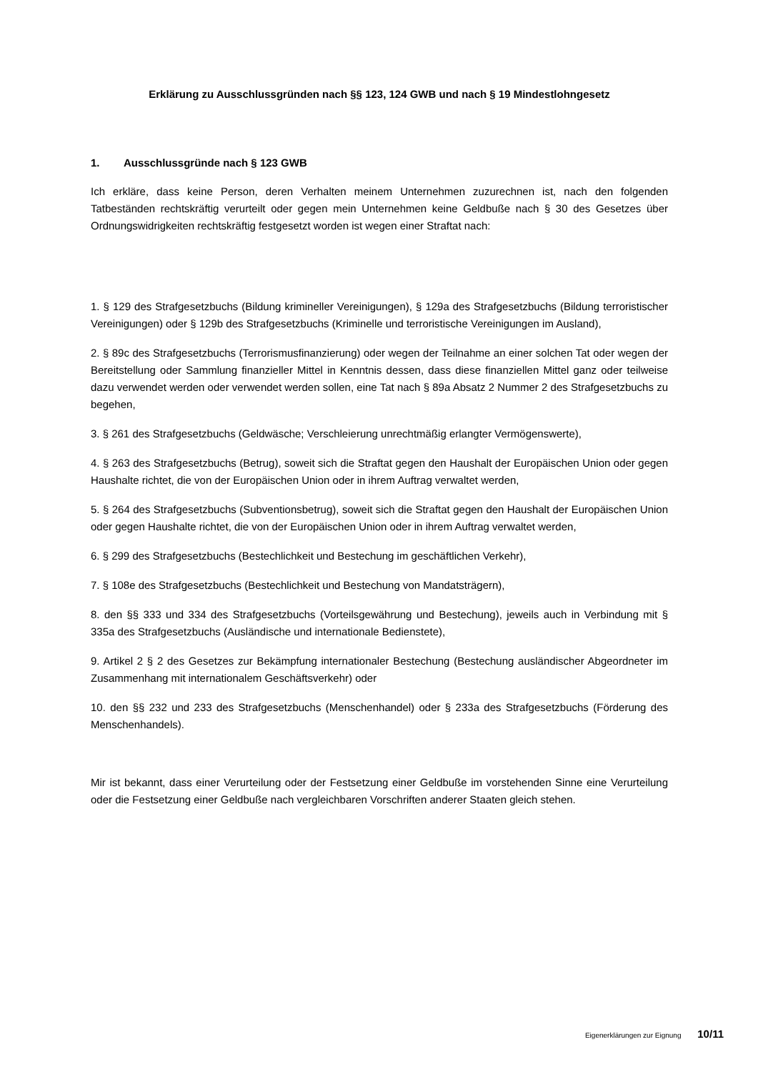Erklärung zu Ausschlussgründen nach §§ 123, 124 GWB und nach § 19 Mindestlohngesetz
1. Ausschlussgründe nach § 123 GWB
Ich erkläre, dass keine Person, deren Verhalten meinem Unternehmen zuzurechnen ist, nach den folgenden Tatbeständen rechtskräftig verurteilt oder gegen mein Unternehmen keine Geldbuße nach § 30 des Gesetzes über Ordnungswidrigkeiten rechtskräftig festgesetzt worden ist wegen einer Straftat nach:
1. § 129 des Strafgesetzbuchs (Bildung krimineller Vereinigungen), § 129a des Strafgesetzbuchs (Bildung terroristischer Vereinigungen) oder § 129b des Strafgesetzbuchs (Kriminelle und terroristische Vereinigungen im Ausland),
2. § 89c des Strafgesetzbuchs (Terrorismusfinanzierung) oder wegen der Teilnahme an einer solchen Tat oder wegen der Bereitstellung oder Sammlung finanzieller Mittel in Kenntnis dessen, dass diese finanziellen Mittel ganz oder teilweise dazu verwendet werden oder verwendet werden sollen, eine Tat nach § 89a Absatz 2 Nummer 2 des Strafgesetzbuchs zu begehen,
3. § 261 des Strafgesetzbuchs (Geldwäsche; Verschleierung unrechtmäßig erlangter Vermögenswerte),
4. § 263 des Strafgesetzbuchs (Betrug), soweit sich die Straftat gegen den Haushalt der Europäischen Union oder gegen Haushalte richtet, die von der Europäischen Union oder in ihrem Auftrag verwaltet werden,
5. § 264 des Strafgesetzbuchs (Subventionsbetrug), soweit sich die Straftat gegen den Haushalt der Europäischen Union oder gegen Haushalte richtet, die von der Europäischen Union oder in ihrem Auftrag verwaltet werden,
6. § 299 des Strafgesetzbuchs (Bestechlichkeit und Bestechung im geschäftlichen Verkehr),
7. § 108e des Strafgesetzbuchs (Bestechlichkeit und Bestechung von Mandatsträgern),
8. den §§ 333 und 334 des Strafgesetzbuchs (Vorteilsgewährung und Bestechung), jeweils auch in Verbindung mit § 335a des Strafgesetzbuchs (Ausländische und internationale Bedienstete),
9. Artikel 2 § 2 des Gesetzes zur Bekämpfung internationaler Bestechung (Bestechung ausländischer Abgeordneter im Zusammenhang mit internationalem Geschäftsverkehr) oder
10. den §§ 232 und 233 des Strafgesetzbuchs (Menschenhandel) oder § 233a des Strafgesetzbuchs (Förderung des Menschenhandels).
Mir ist bekannt, dass einer Verurteilung oder der Festsetzung einer Geldbuße im vorstehenden Sinne eine Verurteilung oder die Festsetzung einer Geldbuße nach vergleichbaren Vorschriften anderer Staaten gleich stehen.
Eigenerklärungen zur Eignung 10/11